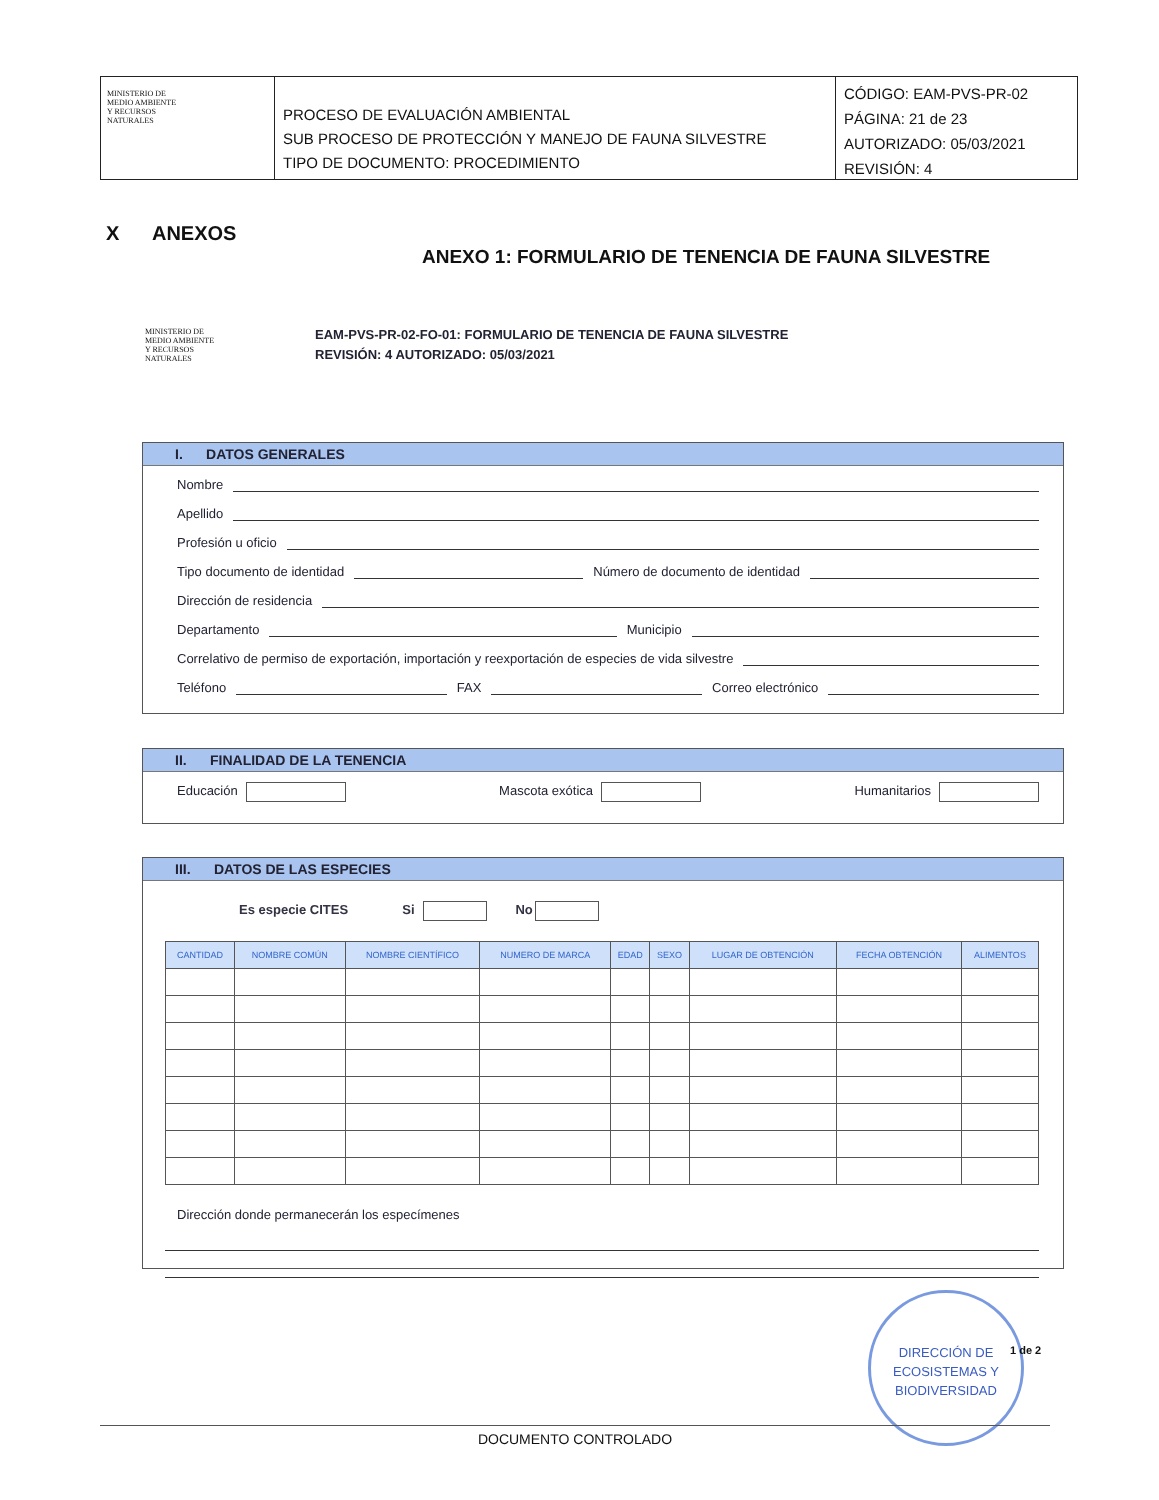MINISTERIO DE
MEDIO AMBIENTE
Y RECURSOS
NATURALES
PROCESO DE EVALUACIÓN AMBIENTAL
SUB PROCESO DE PROTECCIÓN Y MANEJO DE FAUNA SILVESTRE
TIPO DE DOCUMENTO: PROCEDIMIENTO
CÓDIGO: EAM-PVS-PR-02
PÁGINA: 21 de 23
AUTORIZADO: 05/03/2021
REVISIÓN: 4
X ANEXOS
ANEXO 1: FORMULARIO DE TENENCIA DE FAUNA SILVESTRE
MINISTERIO DE
MEDIO AMBIENTE
Y RECURSOS
NATURALES
EAM-PVS-PR-02-FO-01: FORMULARIO DE TENENCIA DE FAUNA SILVESTRE
REVISIÓN: 4 AUTORIZADO: 05/03/2021
I. DATOS GENERALES
Nombre
Apellido
Profesión u oficio
Tipo documento de identidad Número de documento de identidad
Dirección de residencia
Departamento Municipio
Correlativo de permiso de exportación, importación y reexportación de especies de vida silvestre
Teléfono FAX Correo electrónico
II. FINALIDAD DE LA TENENCIA
Educación Mascota exótica Humanitarios
III. DATOS DE LAS ESPECIES
Es especie CITES Si No
| CANTIDAD | NOMBRE COMÚN | NOMBRE CIENTÍFICO | NUMERO DE MARCA | EDAD | SEXO | LUGAR DE OBTENCIÓN | FECHA OBTENCIÓN | ALIMENTOS |
| --- | --- | --- | --- | --- | --- | --- | --- | --- |
Dirección donde permanecerán los especímenes
DIRECCIÓN DE
ECOSISTEMAS Y
BIODIVERSIDAD
1 de 2
DOCUMENTO CONTROLADO